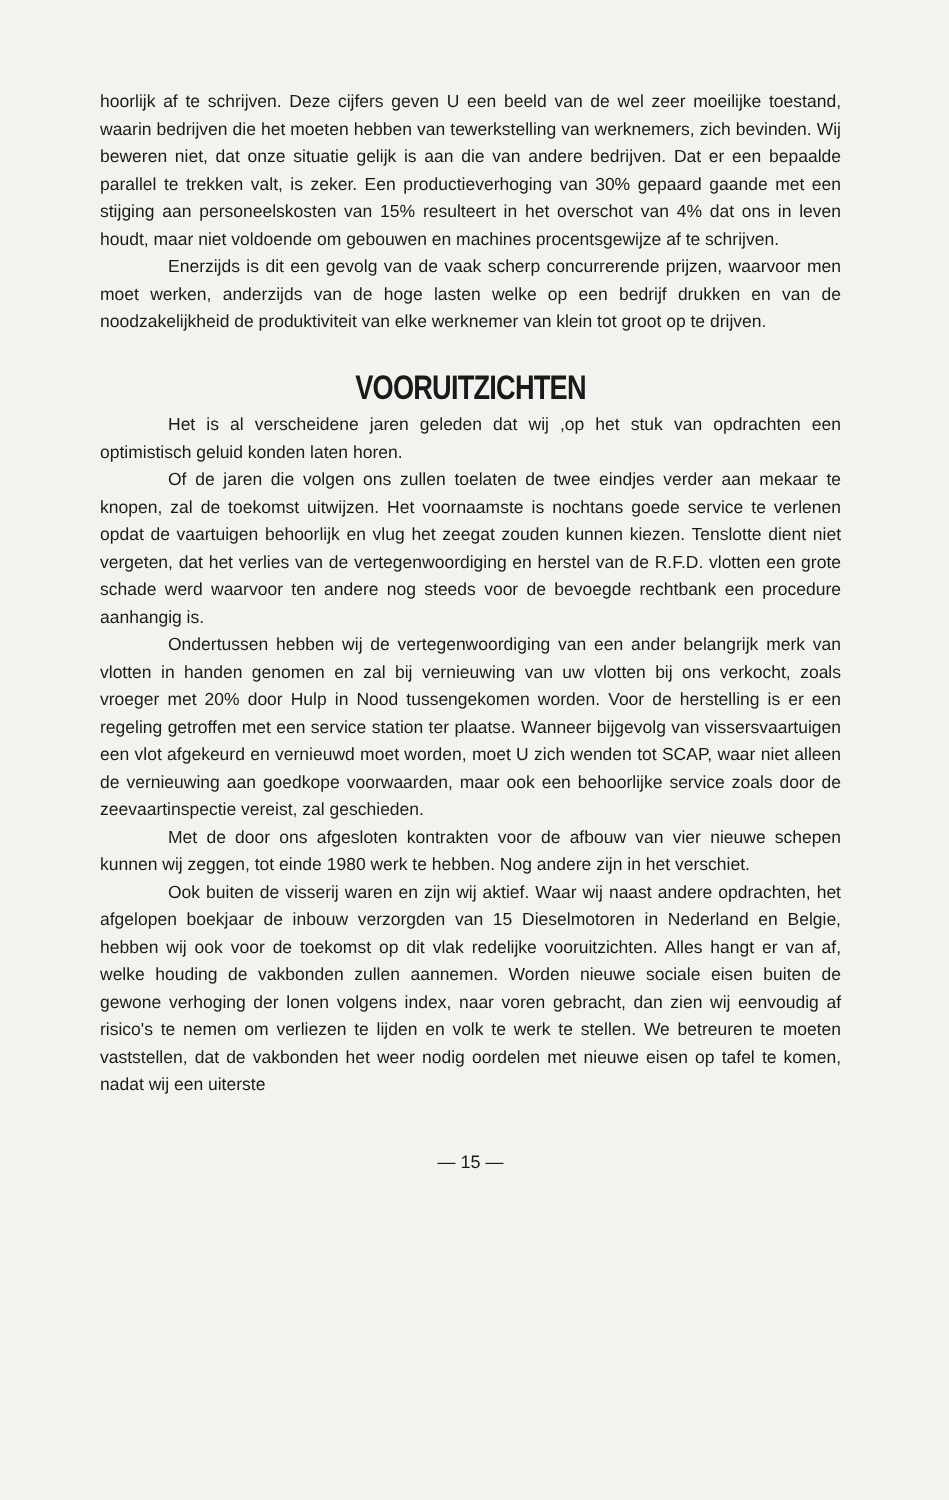hoorlijk af te schrijven. Deze cijfers geven U een beeld van de wel zeer moeilijke toestand, waarin bedrijven die het moeten hebben van tewerkstelling van werknemers, zich bevinden. Wij beweren niet, dat onze situatie gelijk is aan die van andere bedrijven. Dat er een bepaalde parallel te trekken valt, is zeker. Een productieverhoging van 30% gepaard gaande met een stijging aan personeelskosten van 15% resulteert in het overschot van 4% dat ons in leven houdt, maar niet voldoende om gebouwen en machines procentsgewijze af te schrijven.
Enerzijds is dit een gevolg van de vaak scherp concurrerende prijzen, waarvoor men moet werken, anderzijds van de hoge lasten welke op een bedrijf drukken en van de noodzakelijkheid de produktiviteit van elke werknemer van klein tot groot op te drijven.
VOORUITZICHTEN
Het is al verscheidene jaren geleden dat wij ,op het stuk van opdrachten een optimistisch geluid konden laten horen.
Of de jaren die volgen ons zullen toelaten de twee eindjes verder aan mekaar te knopen, zal de toekomst uitwijzen. Het voornaamste is nochtans goede service te verlenen opdat de vaartuigen behoorlijk en vlug het zeegat zouden kunnen kiezen. Tenslotte dient niet vergeten, dat het verlies van de vertegenwoordiging en herstel van de R.F.D. vlotten een grote schade werd waarvoor ten andere nog steeds voor de bevoegde rechtbank een procedure aanhangig is.
Ondertussen hebben wij de vertegenwoordiging van een ander belangrijk merk van vlotten in handen genomen en zal bij vernieuwing van uw vlotten bij ons verkocht, zoals vroeger met 20% door Hulp in Nood tussengekomen worden. Voor de herstelling is er een regeling getroffen met een service station ter plaatse. Wanneer bijgevolg van vissersvaartuigen een vlot afgekeurd en vernieuwd moet worden, moet U zich wenden tot SCAP, waar niet alleen de vernieuwing aan goedkope voorwaarden, maar ook een behoorlijke service zoals door de zeevaartinspectie vereist, zal geschieden.
Met de door ons afgesloten kontrakten voor de afbouw van vier nieuwe schepen kunnen wij zeggen, tot einde 1980 werk te hebben. Nog andere zijn in het verschiet.
Ook buiten de visserij waren en zijn wij aktief. Waar wij naast andere opdrachten, het afgelopen boekjaar de inbouw verzorgden van 15 Dieselmotoren in Nederland en Belgie, hebben wij ook voor de toekomst op dit vlak redelijke vooruitzichten. Alles hangt er van af, welke houding de vakbonden zullen aannemen. Worden nieuwe sociale eisen buiten de gewone verhoging der lonen volgens index, naar voren gebracht, dan zien wij eenvoudig af risico's te nemen om verliezen te lijden en volk te werk te stellen. We betreuren te moeten vaststellen, dat de vakbonden het weer nodig oordelen met nieuwe eisen op tafel te komen, nadat wij een uiterste
— 15 —